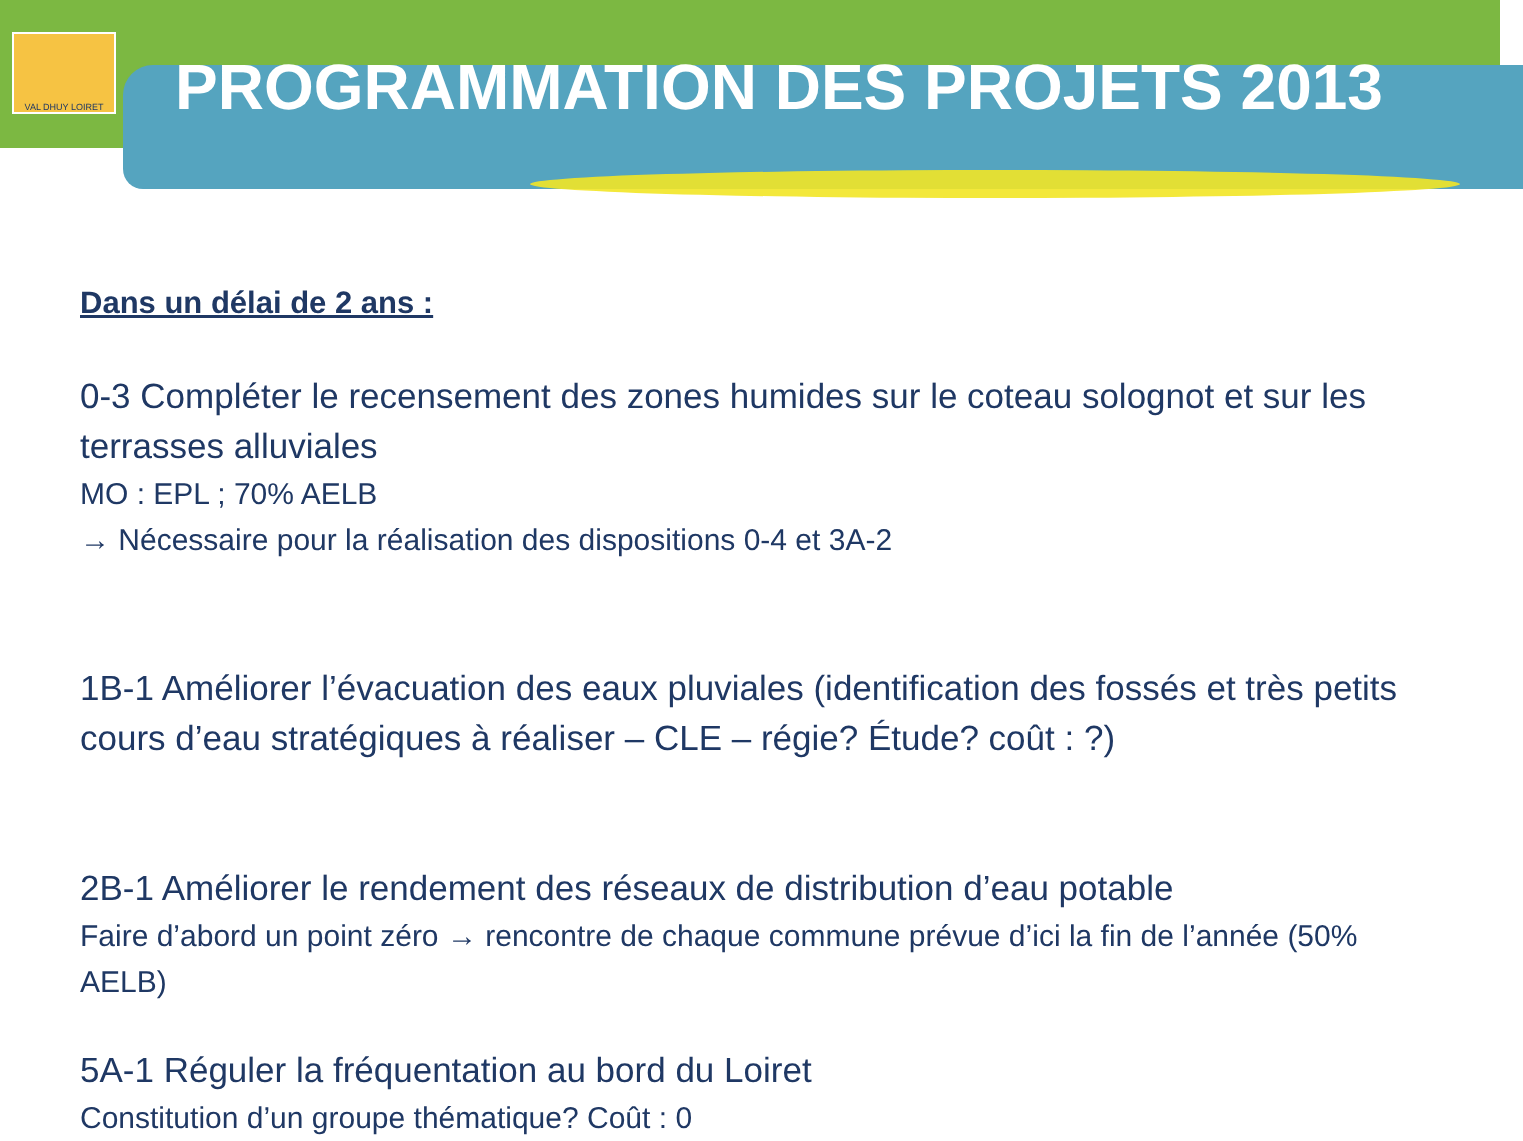VAL DHUY LOIRET
PROGRAMMATION DES PROJETS 2013
Dans un délai de 2 ans :
0-3 Compléter le recensement des zones humides sur le coteau solognot et sur les terrasses alluviales
MO : EPL ; 70% AELB
→ Nécessaire pour la réalisation des dispositions 0-4 et 3A-2
1B-1 Améliorer l’évacuation des eaux pluviales (identification des fossés et très petits cours d’eau stratégiques à réaliser – CLE – régie? Étude? coût : ?)
2B-1 Améliorer le rendement des réseaux de distribution d’eau potable
Faire d’abord un point zéro → rencontre de chaque commune prévue d’ici la fin de l’année (50% AELB)
5A-1 Réguler la fréquentation au bord du Loiret
Constitution d’un groupe thématique? Coût : 0